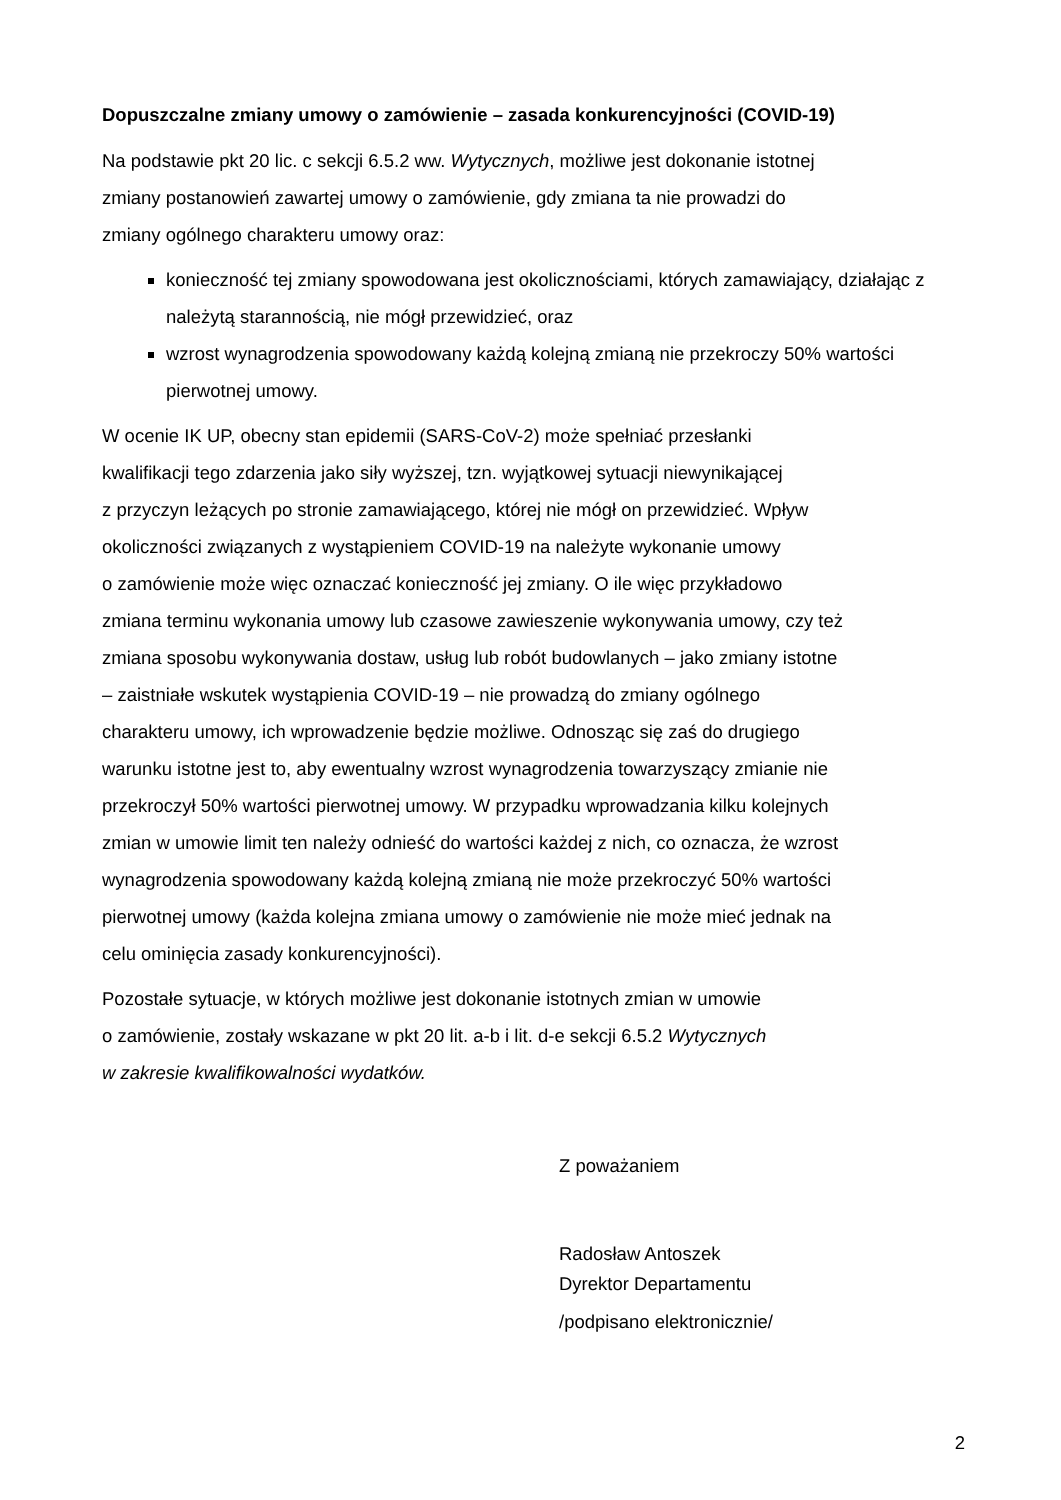Dopuszczalne zmiany umowy o zamówienie – zasada konkurencyjności (COVID-19)
Na podstawie pkt 20 lic. c sekcji 6.5.2 ww. Wytycznych, możliwe jest dokonanie istotnej
zmiany postanowień zawartej umowy o zamówienie, gdy zmiana ta nie prowadzi do
zmiany ogólnego charakteru umowy oraz:
konieczność tej zmiany spowodowana jest okolicznościami, których zamawiający, działając z należytą starannością, nie mógł przewidzieć, oraz
wzrost wynagrodzenia spowodowany każdą kolejną zmianą nie przekroczy 50% wartości pierwotnej umowy.
W ocenie IK UP, obecny stan epidemii (SARS-CoV-2) może spełniać przesłanki
kwalifikacji tego zdarzenia jako siły wyższej, tzn. wyjątkowej sytuacji niewynikającej
z przyczyn leżących po stronie zamawiającego, której nie mógł on przewidzieć. Wpływ
okoliczności związanych z wystąpieniem COVID-19 na należyte wykonanie umowy
o zamówienie może więc oznaczać konieczność jej zmiany. O ile więc przykładowo
zmiana terminu wykonania umowy lub czasowe zawieszenie wykonywania umowy, czy też
zmiana sposobu wykonywania dostaw, usług lub robót budowlanych – jako zmiany istotne
– zaistniałe wskutek wystąpienia COVID-19 – nie prowadzą do zmiany ogólnego
charakteru umowy, ich wprowadzenie będzie możliwe. Odnosząc się zaś do drugiego
warunku istotne jest to, aby ewentualny wzrost wynagrodzenia towarzyszący zmianie nie
przekroczył 50% wartości pierwotnej umowy. W przypadku wprowadzania kilku kolejnych
zmian w umowie limit ten należy odnieść do wartości każdej z nich, co oznacza, że wzrost
wynagrodzenia spowodowany każdą kolejną zmianą nie może przekroczyć 50% wartości
pierwotnej umowy (każda kolejna zmiana umowy o zamówienie nie może mieć jednak na
celu ominięcia zasady konkurencyjności).
Pozostałe sytuacje, w których możliwe jest dokonanie istotnych zmian w umowie
o zamówienie, zostały wskazane w pkt 20 lit. a-b i lit. d-e sekcji 6.5.2 Wytycznych
w zakresie kwalifikowalności wydatków.
Z poważaniem
Radosław Antoszek
Dyrektor Departamentu
/podpisano elektronicznie/
2